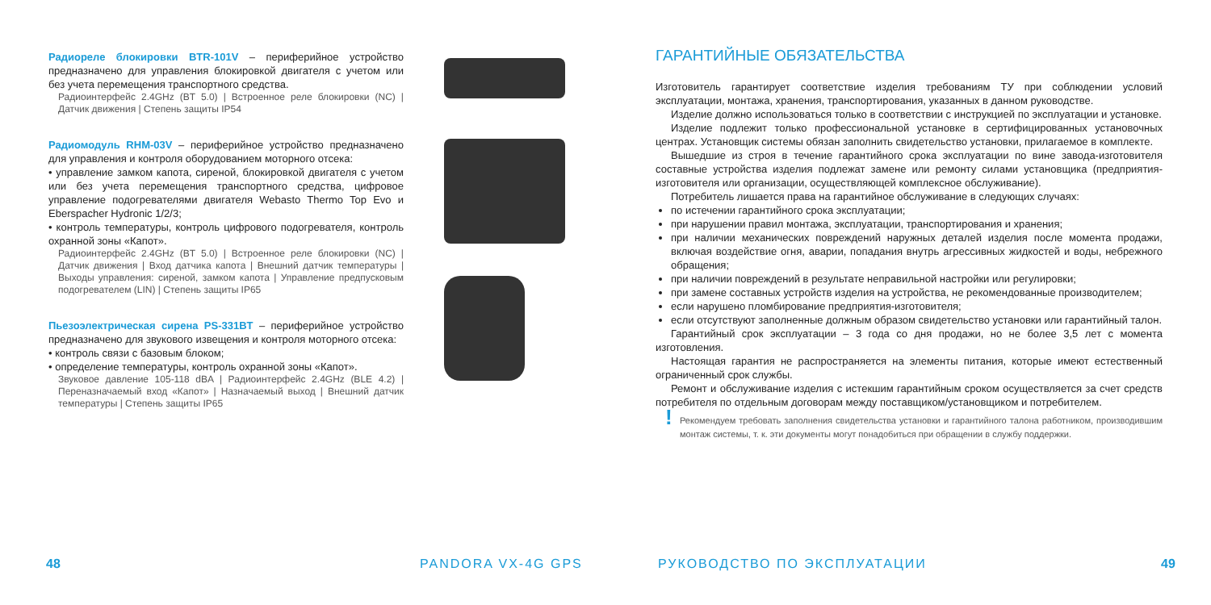Радиореле блокировки BTR-101V – периферийное устройство предназначено для управления блокировкой двигателя с учетом или без учета перемещения транспортного средства.
Радиоинтерфейс 2.4GHz (BT 5.0) | Встроенное реле блокировки (NC) | Датчик движения | Степень защиты IP54
Радиомодуль RHM-03V – периферийное устройство предназначено для управления и контроля оборудованием моторного отсека:
• управление замком капота, сиреной, блокировкой двигателя с учетом или без учета перемещения транспортного средства, цифровое управление подогревателями двигателя Webasto Thermo Top Evo и Eberspacher Hydronic 1/2/3;
• контроль температуры, контроль цифрового подогревателя, контроль охранной зоны «Капот».
Радиоинтерфейс 2.4GHz (BT 5.0) | Встроенное реле блокировки (NC) | Датчик движения | Вход датчика капота | Внешний датчик температуры | Выходы управления: сиреной, замком капота | Управление предпусковым подогревателем (LIN) | Степень защиты IP65
Пьезоэлектрическая сирена PS-331BT – периферийное устройство предназначено для звукового извещения и контроля моторного отсека:
• контроль связи с базовым блоком;
• определение температуры, контроль охранной зоны «Капот».
Звуковое давление 105-118 dBA | Радиоинтерфейс 2.4GHz (BLE 4.2) | Переназначаемый вход «Капот» | Назначаемый выход | Внешний датчик температуры | Степень защиты IP65
48 PANDORA VX-4G GPS
ГАРАНТИЙНЫЕ ОБЯЗАТЕЛЬСТВА
Изготовитель гарантирует соответствие изделия требованиям ТУ при соблюдении условий эксплуатации, монтажа, хранения, транспортирования, указанных в данном руководстве.
Изделие должно использоваться только в соответствии с инструкцией по эксплуатации и установке.
Изделие подлежит только профессиональной установке в сертифицированных установочных центрах. Установщик системы обязан заполнить свидетельство установки, прилагаемое в комплекте.
Вышедшие из строя в течение гарантийного срока эксплуатации по вине завода-изготовителя составные устройства изделия подлежат замене или ремонту силами установщика (предприятия-изготовителя или организации, осуществляющей комплексное обслуживание).
Потребитель лишается права на гарантийное обслуживание в следующих случаях:
по истечении гарантийного срока эксплуатации;
при нарушении правил монтажа, эксплуатации, транспортирования и хранения;
при наличии механических повреждений наружных деталей изделия после момента продажи, включая воздействие огня, аварии, попадания внутрь агрессивных жидкостей и воды, небрежного обращения;
при наличии повреждений в результате неправильной настройки или регулировки;
при замене составных устройств изделия на устройства, не рекомендованные производителем;
если нарушено пломбирование предприятия-изготовителя;
если отсутствуют заполненные должным образом свидетельство установки или гарантийный талон.
Гарантийный срок эксплуатации – 3 года со дня продажи, но не более 3,5 лет с момента изготовления.
Настоящая гарантия не распространяется на элементы питания, которые имеют естественный ограниченный срок службы.
Ремонт и обслуживание изделия с истекшим гарантийным сроком осуществляется за счет средств потребителя по отдельным договорам между поставщиком/установщиком и потребителем.
! Рекомендуем требовать заполнения свидетельства установки и гарантийного талона работником, производившим монтаж системы, т. к. эти документы могут понадобиться при обращении в службу поддержки.
РУКОВОДСТВО ПО ЭКСПЛУАТАЦИИ 49